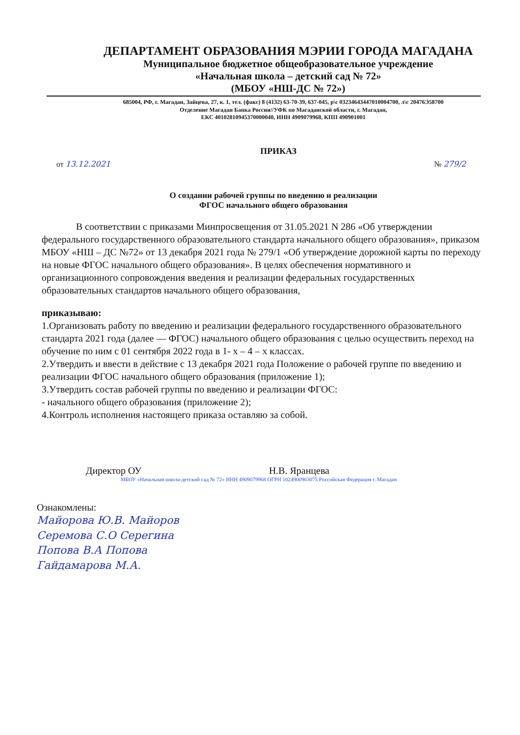ДЕПАРТАМЕНТ ОБРАЗОВАНИЯ МЭРИИ ГОРОДА МАГАДАНА
Муниципальное бюджетное общеобразовательное учреждение
«Начальная школа – детский сад № 72»
(МБОУ «НШ-ДС № 72»)
685004, РФ, г. Магадан, Зайцева, 27, к. 1, тел. (факс) 8 (4132) 63-70-39, 637-045, р\с 03234643447010004700, л\с 20476Э58700
Отделение Магадан Банка России//УФК по Магаданской области, г. Магадан,
ЕКС 40102810945370000040, ИНН 4909079968, КПП 490901001
ПРИКАЗ
от 13.12.2021 № 279/2
О создании рабочей группы по введению и реализации
ФГОС начального общего образования
В соответствии с приказами Минпросвещения от 31.05.2021 N 286 «Об утверждении федерального государственного образовательного стандарта начального общего образования», приказом МБОУ «НШ – ДС №72» от 13 декабря 2021 года № 279/1 «Об утверждение дорожной карты по переходу на новые ФГОС начального общего образования». В целях обеспечения нормативного и организационного сопровождения введения и реализации федеральных государственных образовательных стандартов начального общего образования,
приказываю:
1.Организовать работу по введению и реализации федерального государственного образовательного стандарта 2021 года (далее — ФГОС) начального общего образования с целью осуществить переход на обучение по ним с 01 сентября 2022 года в 1- х – 4 – х классах.
2.Утвердить и ввести в действие с 13 декабря 2021 года Положение о рабочей группе по введению и реализации ФГОС начального общего образования (приложение 1);
3.Утвердить состав рабочей группы по введению и реализации ФГОС:
- начального общего образования (приложение 2);
4.Контроль исполнения настоящего приказа оставляю за собой.
Директор ОУ Н.В. Яранцева
МБОУ «Начальная школа-детский сад № 72» ИНН 4909079968 ОГРН 1024900963075 Российская Федерация г. Магадан
Ознакомлены:
Майорова Ю.В. Майоров
Серемова С.О Серегина
Попова В.А Попова
Гайдамарова М.А.